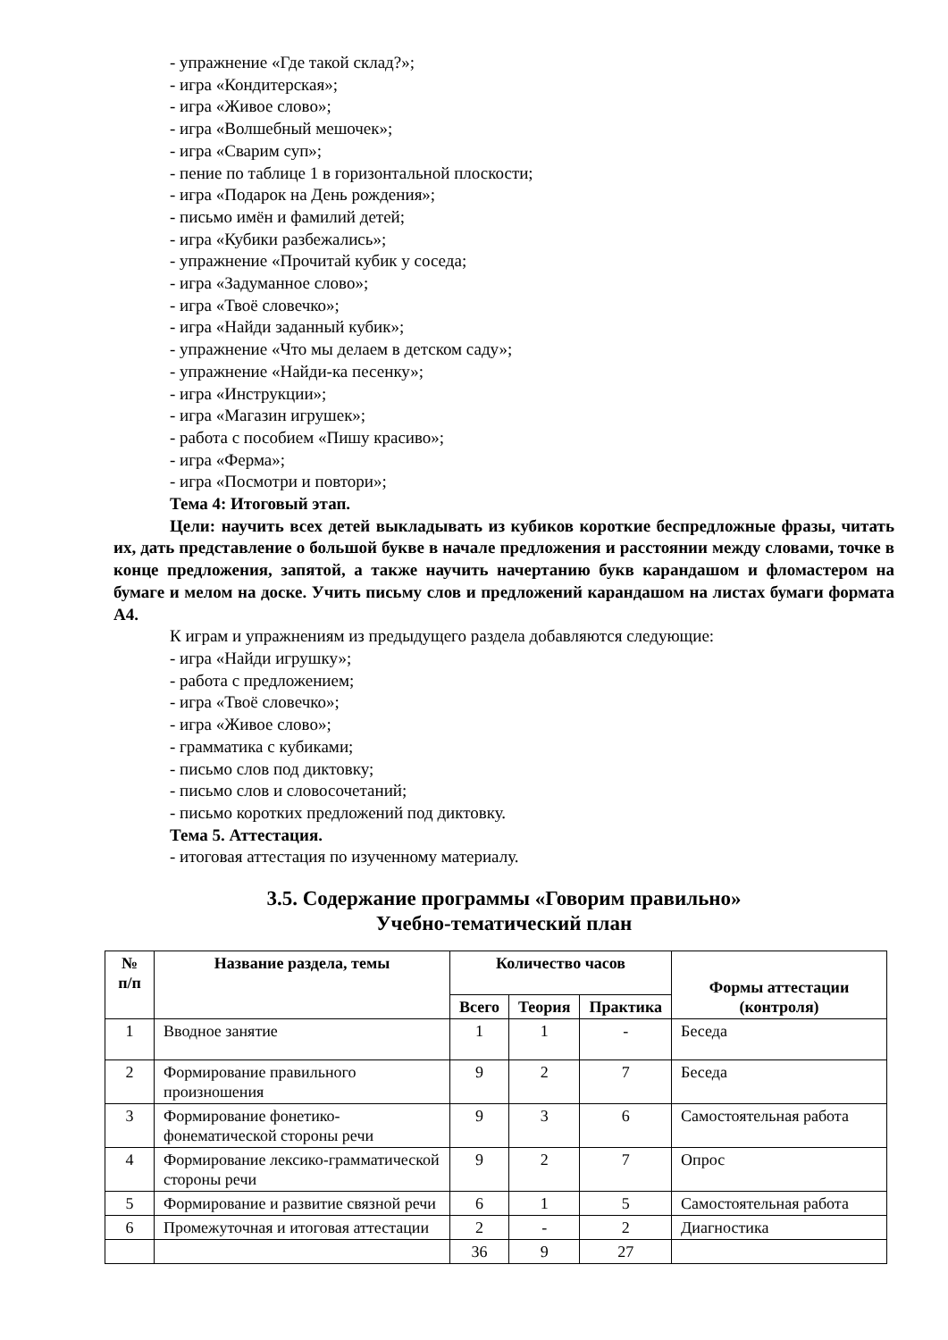- упражнение «Где такой склад?»;
- игра «Кондитерская»;
- игра «Живое слово»;
- игра «Волшебный мешочек»;
- игра «Сварим суп»;
- пение по таблице 1 в горизонтальной плоскости;
- игра «Подарок на День рождения»;
- письмо имён и фамилий детей;
- игра «Кубики разбежались»;
- упражнение «Прочитай кубик у соседа;
- игра «Задуманное слово»;
- игра «Твоё словечко»;
- игра «Найди заданный кубик»;
- упражнение «Что мы делаем в детском саду»;
- упражнение «Найди-ка песенку»;
- игра «Инструкции»;
- игра «Магазин игрушек»;
- работа с пособием «Пишу красиво»;
- игра «Ферма»;
- игра «Посмотри и повтори»;
Тема 4: Итоговый этап.
Цели: научить всех детей выкладывать из кубиков короткие беспредложные фразы, читать их, дать представление о большой букве в начале предложения и расстоянии между словами, точке в конце предложения, запятой, а также научить начертанию букв карандашом и фломастером на бумаге и мелом на доске. Учить письму слов и предложений карандашом на листах бумаги формата А4.
К играм и упражнениям из предыдущего раздела добавляются следующие:
- игра «Найди игрушку»;
- работа с предложением;
- игра «Твоё словечко»;
- игра «Живое слово»;
- грамматика с кубиками;
- письмо слов под диктовку;
- письмо слов и словосочетаний;
- письмо коротких предложений под диктовку.
Тема 5. Аттестация.
- итоговая аттестация по изученному материалу.
3.5. Содержание программы «Говорим правильно»
Учебно-тематический план
| № п/п | Название раздела, темы | Количество часов | | | Формы аттестации (контроля) |
| --- | --- | --- | --- | --- | --- |
| | | Всего | Теория | Практика | |
| 1 | Вводное занятие | 1 | 1 | - | Беседа |
| 2 | Формирование правильного произношения | 9 | 2 | 7 | Беседа |
| 3 | Формирование фонетико-фонематической стороны речи | 9 | 3 | 6 | Самостоятельная работа |
| 4 | Формирование лексико-грамматической стороны речи | 9 | 2 | 7 | Опрос |
| 5 | Формирование и развитие связной речи | 6 | 1 | 5 | Самостоятельная работа |
| 6 | Промежуточная и итоговая аттестации | 2 | - | 2 | Диагностика |
| | | 36 | 9 | 27 | |